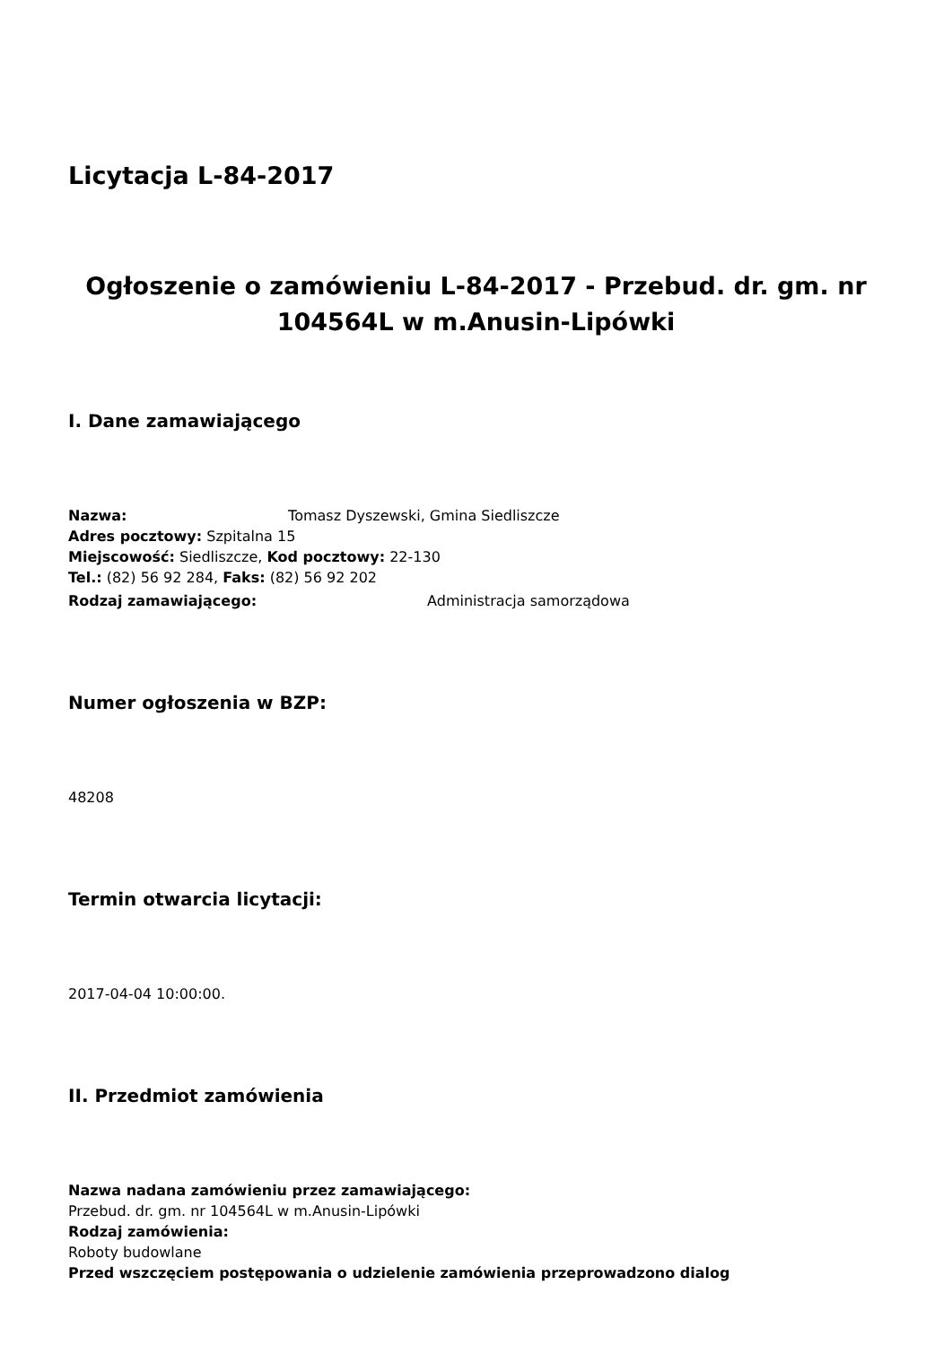Licytacja L-84-2017
Ogłoszenie o zamówieniu L-84-2017 - Przebud. dr. gm. nr 104564L w m.Anusin-Lipówki
I. Dane zamawiającego
Nazwa: Tomasz Dyszewski, Gmina Siedliszcze
Adres pocztowy: Szpitalna 15
Miejscowość: Siedliszcze, Kod pocztowy: 22-130
Tel.: (82) 56 92 284, Faks: (82) 56 92 202
Rodzaj zamawiającego: Administracja samorządowa
Numer ogłoszenia w BZP:
48208
Termin otwarcia licytacji:
2017-04-04 10:00:00.
II. Przedmiot zamówienia
Nazwa nadana zamówieniu przez zamawiającego:
Przebud. dr. gm. nr 104564L w m.Anusin-Lipówki
Rodzaj zamówienia:
Roboty budowlane
Przed wszczęciem postępowania o udzielenie zamówienia przeprowadzono dialog